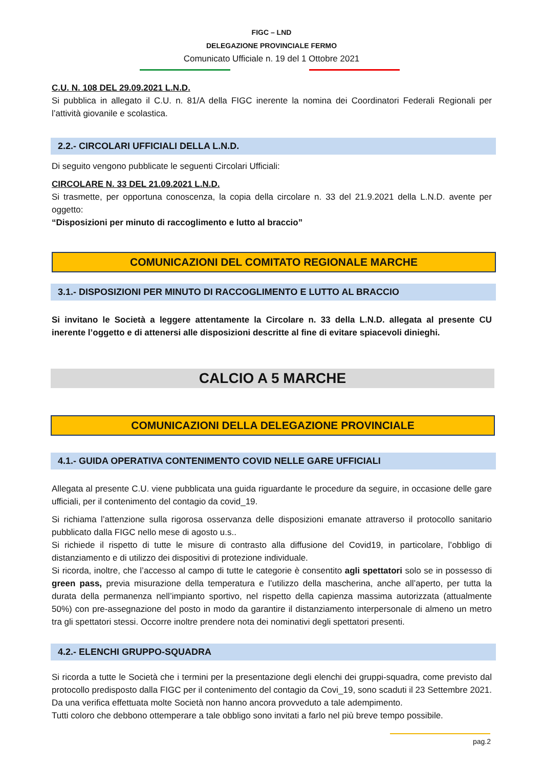FIGC – LND
DELEGAZIONE PROVINCIALE FERMO
Comunicato Ufficiale n. 19 del 1 Ottobre 2021
C.U. N. 108 DEL 29.09.2021 L.N.D.
Si pubblica in allegato il C.U. n. 81/A della FIGC inerente la nomina dei Coordinatori Federali Regionali per l’attività giovanile e scolastica.
2.2.- CIRCOLARI UFFICIALI DELLA L.N.D.
Di seguito vengono pubblicate le seguenti Circolari Ufficiali:
CIRCOLARE N. 33 DEL 21.09.2021 L.N.D.
Si trasmette, per opportuna conoscenza, la copia della circolare n. 33 del 21.9.2021 della L.N.D. avente per oggetto:
“Disposizioni per minuto di raccoglimento e lutto al braccio”
COMUNICAZIONI DEL COMITATO REGIONALE MARCHE
3.1.- DISPOSIZIONI PER MINUTO DI RACCOGLIMENTO E LUTTO AL BRACCIO
Si invitano le Società a leggere attentamente la Circolare n. 33 della L.N.D. allegata al presente CU inerente l’oggetto e di attenersi alle disposizioni descritte al fine di evitare spiacevoli dinieghi.
CALCIO A 5 MARCHE
COMUNICAZIONI DELLA DELEGAZIONE PROVINCIALE
4.1.- GUIDA OPERATIVA CONTENIMENTO COVID NELLE GARE UFFICIALI
Allegata al presente C.U. viene pubblicata una guida riguardante le procedure da seguire, in occasione delle gare ufficiali, per il contenimento del contagio da covid_19.
Si richiama l’attenzione sulla rigorosa osservanza delle disposizioni emanate attraverso il protocollo sanitario pubblicato dalla FIGC nello mese di agosto u.s..
Si richiede il rispetto di tutte le misure di contrasto alla diffusione del Covid19, in particolare, l’obbligo di distanziamento e di utilizzo dei dispositivi di protezione individuale.
Si ricorda, inoltre, che l’accesso al campo di tutte le categorie è consentito agli spettatori solo se in possesso di green pass, previa misurazione della temperatura e l’utilizzo della mascherina, anche all’aperto, per tutta la durata della permanenza nell’impianto sportivo, nel rispetto della capienza massima autorizzata (attualmente 50%) con pre-assegnazione del posto in modo da garantire il distanziamento interpersonale di almeno un metro tra gli spettatori stessi. Occorre inoltre prendere nota dei nominativi degli spettatori presenti.
4.2.- ELENCHI GRUPPO-SQUADRA
Si ricorda a tutte le Società che i termini per la presentazione degli elenchi dei gruppi-squadra, come previsto dal protocollo predisposto dalla FIGC per il contenimento del contagio da Covi_19, sono scaduti il 23 Settembre 2021. Da una verifica effettuata molte Società non hanno ancora provveduto a tale adempimento.
Tutti coloro che debbono ottemperare a tale obbligo sono invitati a farlo nel più breve tempo possibile.
pag.2